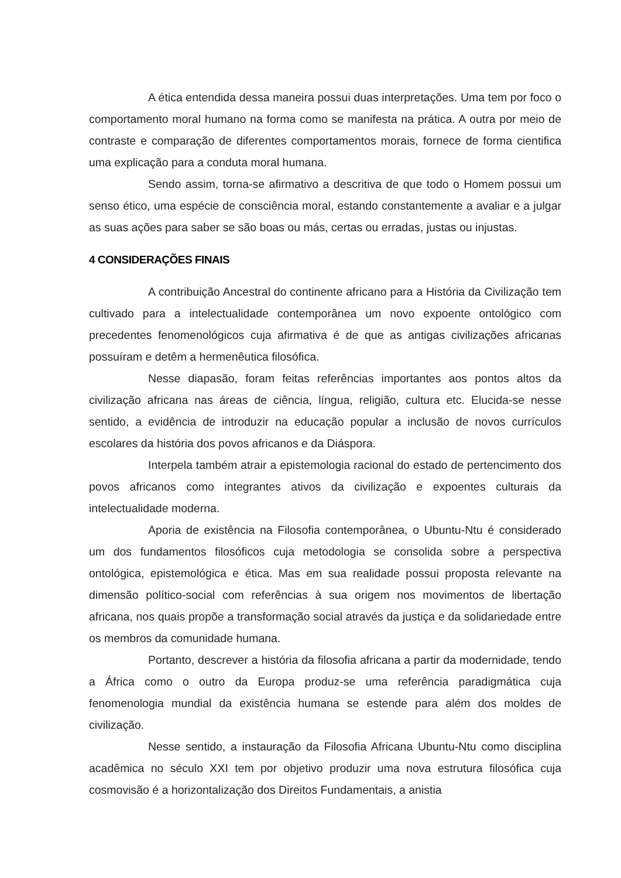A ética entendida dessa maneira possui duas interpretações. Uma tem por foco o comportamento moral humano na forma como se manifesta na prática. A outra por meio de contraste e comparação de diferentes comportamentos morais, fornece de forma cientifica uma explicação para a conduta moral humana.
Sendo assim, torna-se afirmativo a descritiva de que todo o Homem possui um senso ético, uma espécie de consciência moral, estando constantemente a avaliar e a julgar as suas ações para saber se são boas ou más, certas ou erradas, justas ou injustas.
4 CONSIDERAÇÕES FINAIS
A contribuição Ancestral do continente africano para a História da Civilização tem cultivado para a intelectualidade contemporânea um novo expoente ontológico com precedentes fenomenológicos cuja afirmativa é de que as antigas civilizações africanas possuíram e detêm a hermenêutica filosófica.
Nesse diapasão, foram feitas referências importantes aos pontos altos da civilização africana nas áreas de ciência, língua, religião, cultura etc. Elucida-se nesse sentido, a evidência de introduzir na educação popular a inclusão de novos currículos escolares da história dos povos africanos e da Diáspora.
Interpela também atrair a epistemologia racional do estado de pertencimento dos povos africanos como integrantes ativos da civilização e expoentes culturais da intelectualidade moderna.
Aporia de existência na Filosofia contemporânea, o Ubuntu-Ntu é considerado um dos fundamentos filosóficos cuja metodologia se consolida sobre a perspectiva ontológica, epistemológica e ética. Mas em sua realidade possui proposta relevante na dimensão político-social com referências à sua origem nos movimentos de libertação africana, nos quais propõe a transformação social através da justiça e da solidariedade entre os membros da comunidade humana.
Portanto, descrever a história da filosofia africana a partir da modernidade, tendo a África como o outro da Europa produz-se uma referência paradigmática cuja fenomenologia mundial da existência humana se estende para além dos moldes de civilização.
Nesse sentido, a instauração da Filosofia Africana Ubuntu-Ntu como disciplina acadêmica no século XXI tem por objetivo produzir uma nova estrutura filosófica cuja cosmovisão é a horizontalização dos Direitos Fundamentais, a anistia